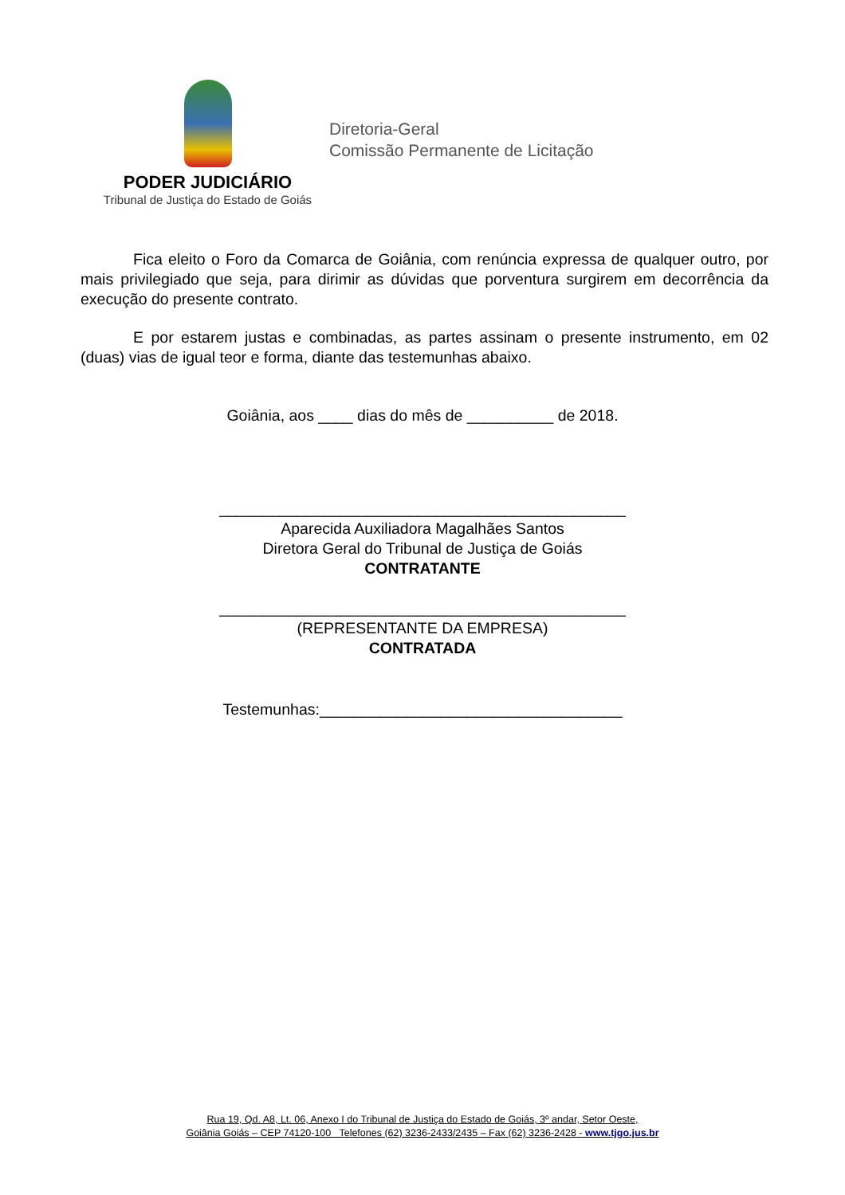PODER JUDICIÁRIO
Tribunal de Justiça do Estado de Goiás
Diretoria-Geral
Comissão Permanente de Licitação
Fica eleito o Foro da Comarca de Goiânia, com renúncia expressa de qualquer outro, por mais privilegiado que seja, para dirimir as dúvidas que porventura surgirem em decorrência da execução do presente contrato.
E por estarem justas e combinadas, as partes assinam o presente instrumento, em 02 (duas) vias de igual teor e forma, diante das testemunhas abaixo.
Goiânia, aos ____ dias do mês de __________ de 2018.
_______________________________________________
Aparecida Auxiliadora Magalhães Santos
Diretora Geral do Tribunal de Justiça de Goiás
CONTRATANTE
_______________________________________________
(REPRESENTANTE DA EMPRESA)
CONTRATADA
Testemunhas:___________________________________
Rua 19, Qd. A8, Lt. 06, Anexo I do Tribunal de Justiça do Estado de Goiás, 3º andar, Setor Oeste,
Goiânia Goiás – CEP 74120-100 Telefones (62) 3236-2433/2435 – Fax (62) 3236-2428 - www.tjgo.jus.br